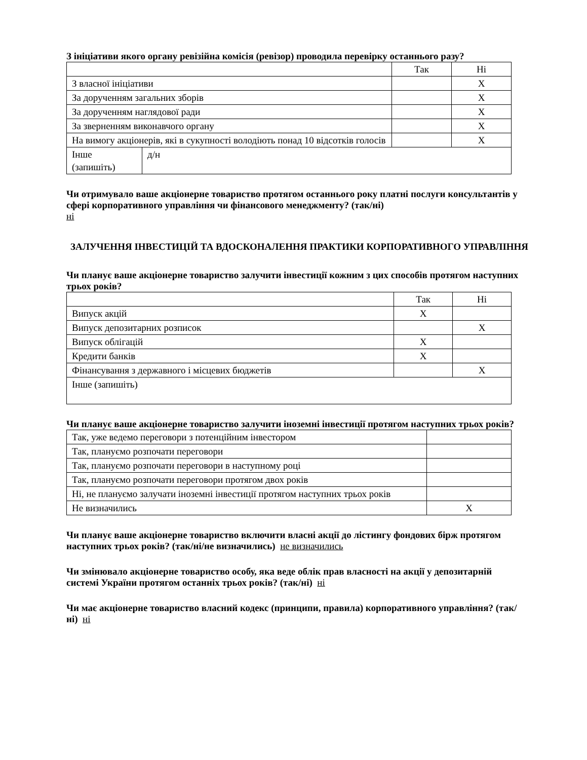З ініціативи якого органу ревізійна комісія (ревізор) проводила перевірку останнього разу?
| | | Так | Ні |
| З власної ініціативи | | | X |
| За дорученням загальних зборів | | | X |
| За дорученням наглядової ради | | | X |
| За зверненням виконавчого органу | | | X |
| На вимогу акціонерів, які в сукупності володіють понад 10 відсотків голосів | | | X |
| Інше (запишіть) | д/н | | |
Чи отримувало ваше акціонерне товариство протягом останнього року платні послуги консультантів у сфері корпоративного управління чи фінансового менеджменту? (так/ні)
ні
ЗАЛУЧЕННЯ ІНВЕСТИЦІЙ ТА ВДОСКОНАЛЕННЯ ПРАКТИКИ КОРПОРАТИВНОГО УПРАВЛІННЯ
Чи планує ваше акціонерне товариство залучити інвестиції кожним з цих способів протягом наступних трьох років?
| | Так | Ні |
| Випуск акцій | X | |
| Випуск депозитарних розписок | | X |
| Випуск облігацій | X | |
| Кредити банків | X | |
| Фінансування з державного і місцевих бюджетів | | X |
| Інше (запишіть) | | |
Чи планує ваше акціонерне товариство залучити іноземні інвестиції протягом наступних трьох років?
| Так, уже ведемо переговори з потенційним інвестором | |
| Так, плануємо розпочати переговори | |
| Так, плануємо розпочати переговори в наступному році | |
| Так, плануємо розпочати переговори протягом двох років | |
| Ні, не плануємо залучати іноземні інвестиції протягом наступних трьох років | |
| Не визначились | X |
Чи планує ваше акціонерне товариство включити власні акції до лістингу фондових бірж протягом наступних трьох років? (так/ні/не визначились) не визначились
Чи змінювало акціонерне товариство особу, яка веде облік прав власності на акції у депозитарній системі України протягом останніх трьох років? (так/ні) ні
Чи має акціонерне товариство власний кодекс (принципи, правила) корпоративного управління? (так/ні) ні